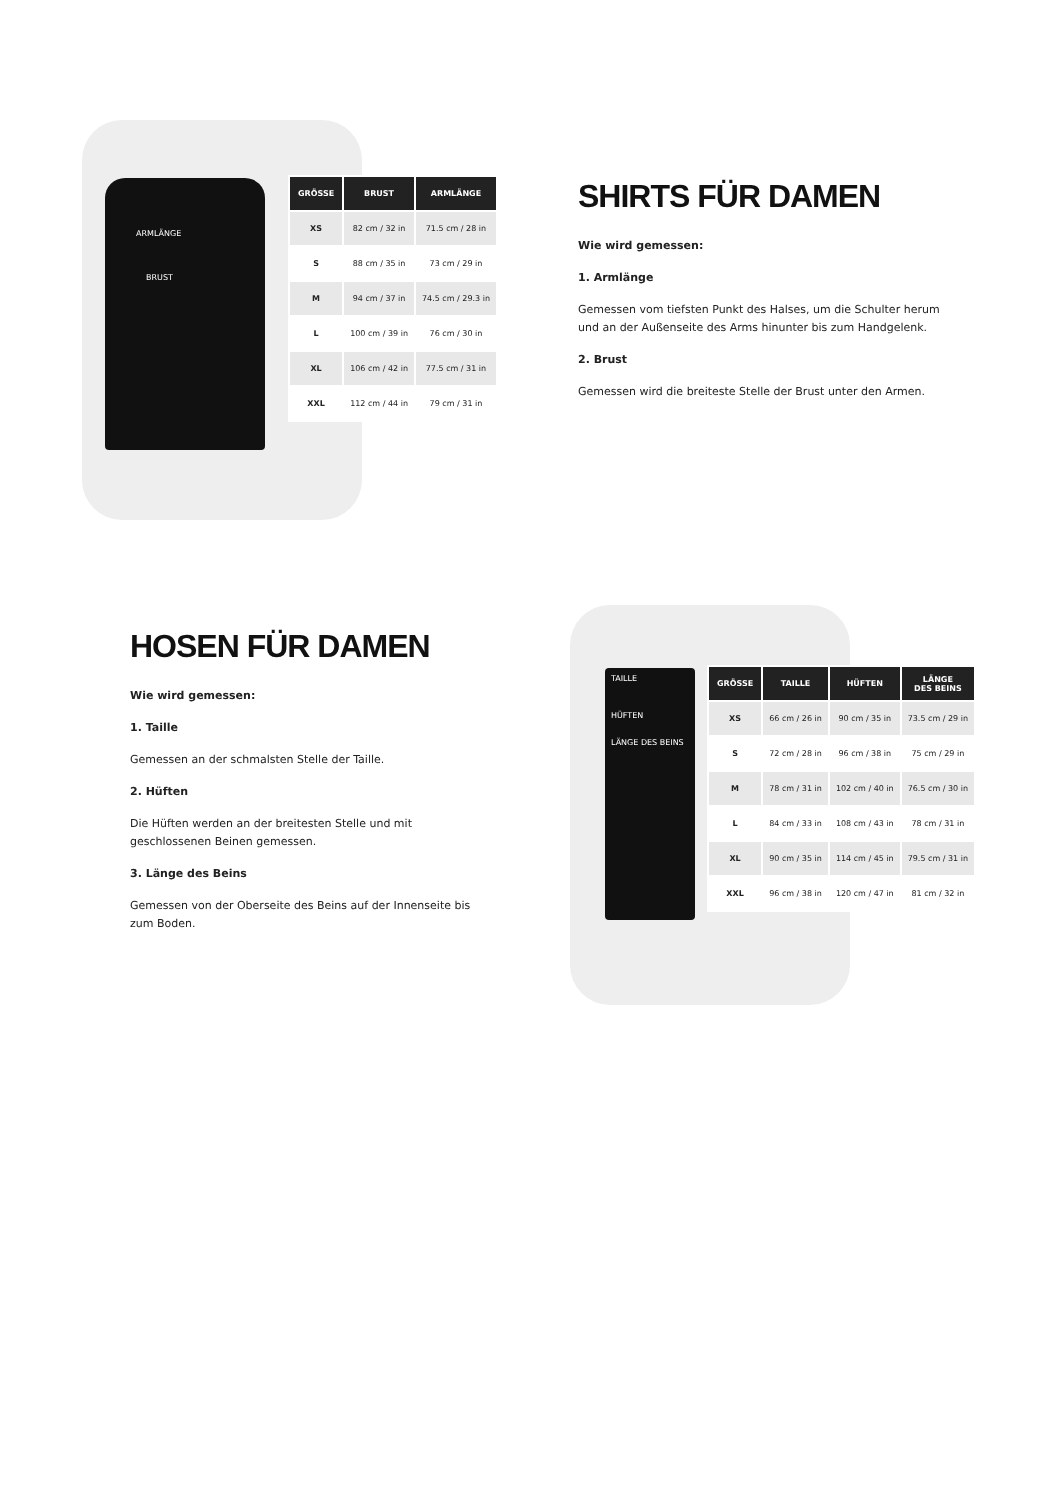ARMLÄNGE
BRUST
| GRÖSSE | BRUST | ARMLÄNGE |
| --- | --- | --- |
| XS | 82 cm / 32 in | 71.5 cm / 28 in |
| S | 88 cm / 35 in | 73 cm / 29 in |
| M | 94 cm / 37 in | 74.5 cm / 29.3 in |
| L | 100 cm / 39 in | 76 cm / 30 in |
| XL | 106 cm / 42 in | 77.5 cm / 31 in |
| XXL | 112 cm / 44 in | 79 cm / 31 in |
SHIRTS FÜR DAMEN
Wie wird gemessen:
1. Armlänge
Gemessen vom tiefsten Punkt des Halses, um die Schulter herum und an der Außenseite des Arms hinunter bis zum Handgelenk.
2. Brust
Gemessen wird die breiteste Stelle der Brust unter den Armen.
HOSEN FÜR DAMEN
Wie wird gemessen:
1. Taille
Gemessen an der schmalsten Stelle der Taille.
2. Hüften
Die Hüften werden an der breitesten Stelle und mit geschlossenen Beinen gemessen.
3. Länge des Beins
Gemessen von der Oberseite des Beins auf der Innenseite bis zum Boden.
TAILLE
HÜFTEN
LÄNGE DES BEINS
| GRÖSSE | TAILLE | HÜFTEN | LÄNGE DES BEINS |
| --- | --- | --- | --- |
| XS | 66 cm / 26 in | 90 cm / 35 in | 73.5 cm / 29 in |
| S | 72 cm / 28 in | 96 cm / 38 in | 75 cm / 29 in |
| M | 78 cm / 31 in | 102 cm / 40 in | 76.5 cm / 30 in |
| L | 84 cm / 33 in | 108 cm / 43 in | 78 cm / 31 in |
| XL | 90 cm / 35 in | 114 cm / 45 in | 79.5 cm / 31 in |
| XXL | 96 cm / 38 in | 120 cm / 47 in | 81 cm / 32 in |